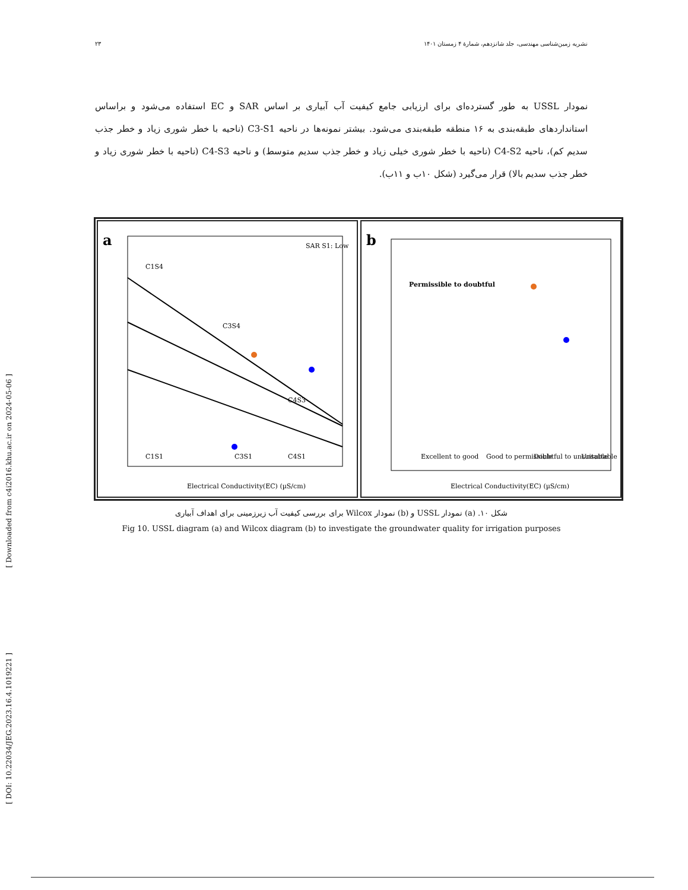۲۳ نشریه زمین‌شناسی مهندسی، جلد شانزدهم، شمارهٔ ۴ زمستان ۱۴۰۱
نمودار USSL به طور گسترده‌ای برای ارزیابی جامع کیفیت آب آبیاری بر اساس SAR و EC استفاده می‌شود و براساس استانداردهای طبقه‌بندی به ۱۶ منطقه طبقه‌بندی می‌شود. بیشتر نمونه‌ها در ناحیه C3-S1 (ناحیه با خطر شوری زیاد و خطر جذب سدیم کم)، ناحیه C4-S2 (ناحیه با خطر شوری خیلی زیاد و خطر جذب سدیم متوسط) و ناحیه C4-S3 (ناحیه با خطر شوری زیاد و خطر جذب سدیم بالا) قرار می‌گیرد (شکل ۱۰ب و ۱۱ب).
a
C1S4
C3S4
C4S3
C1S1
C3S1
C4S1
SAR S1: Low
Electrical Conductivity(EC) (µS/cm)
b
Permissible to doubtful
Electrical Conductivity(EC) (µS/cm)
Excellent to good
Good to permissible
Doubtful to unsuitable
Unsuitable
شکل ۱۰. (a) نمودار USSL و (b) نمودار Wilcox برای بررسی کیفیت آب زیرزمینی برای اهداف آبیاری
Fig 10. USSL diagram (a) and Wilcox diagram (b) to investigate the groundwater quality for irrigation purposes
[ Downloaded from c4i2016.khu.ac.ir on 2024-05-06 ]
[ DOI: 10.22034/JEG.2023.16.4.1019221 ]